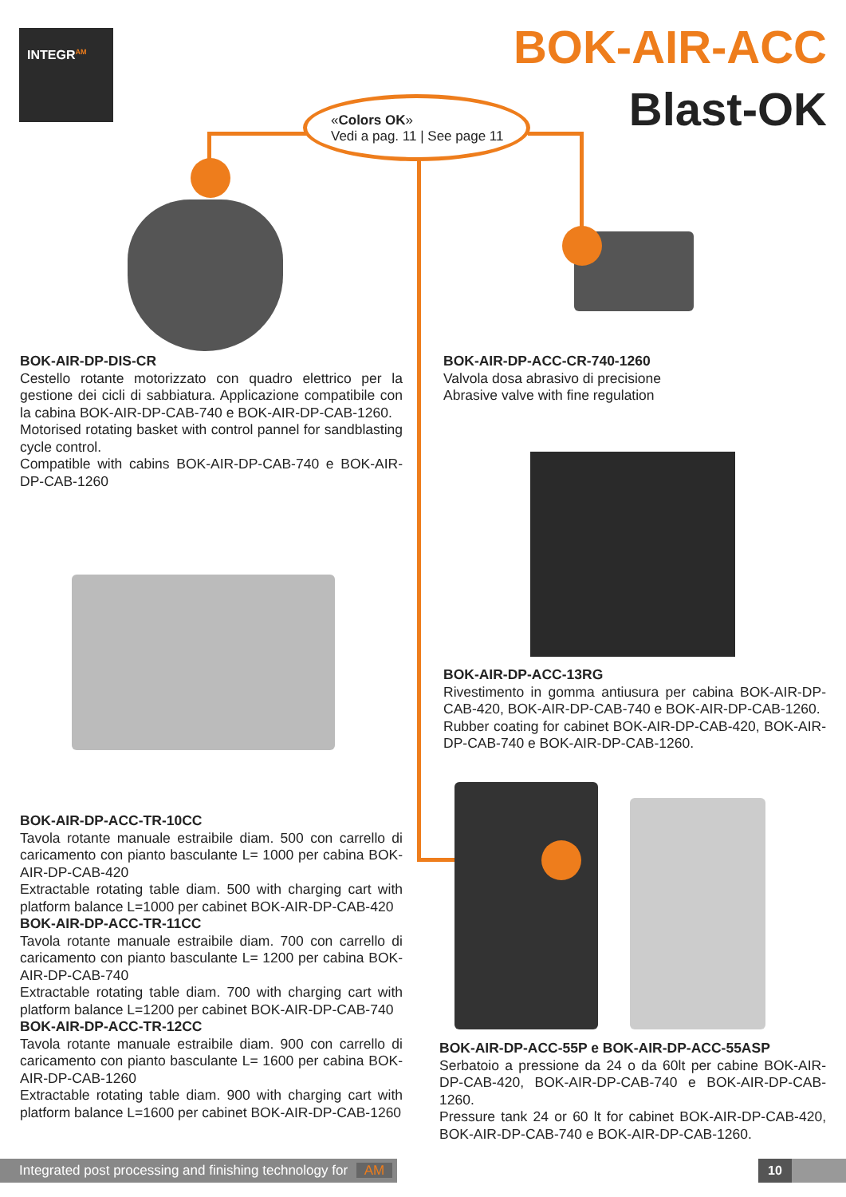INTEGR<sup>AM</sup>
BOK-AIR-ACC
Blast-OK
«Colors OK»
Vedi a pag. 11 | See page 11
BOK-AIR-DP-DIS-CR
Cestello rotante motorizzato con quadro elettrico per la gestione dei cicli di sabbiatura. Applicazione compatibile con la cabina BOK-AIR-DP-CAB-740 e BOK-AIR-DP-CAB-1260.
Motorised rotating basket with control pannel for sandblasting cycle control.
Compatible with cabins BOK-AIR-DP-CAB-740 e BOK-AIR-DP-CAB-1260
BOK-AIR-DP-ACC-CR-740-1260
Valvola dosa abrasivo di precisione
Abrasive valve with fine regulation
BOK-AIR-DP-ACC-13RG
Rivestimento in gomma antiusura per cabina BOK-AIR-DP-CAB-420, BOK-AIR-DP-CAB-740 e BOK-AIR-DP-CAB-1260.
Rubber coating for cabinet BOK-AIR-DP-CAB-420, BOK-AIR-DP-CAB-740 e BOK-AIR-DP-CAB-1260.
BOK-AIR-DP-ACC-TR-10CC
Tavola rotante manuale estraibile diam. 500 con carrello di caricamento con pianto basculante L= 1000 per cabina BOK-AIR-DP-CAB-420
Extractable rotating table diam. 500 with charging cart with platform balance L=1000 per cabinet BOK-AIR-DP-CAB-420
BOK-AIR-DP-ACC-TR-11CC
Tavola rotante manuale estraibile diam. 700 con carrello di caricamento con pianto basculante L= 1200 per cabina BOK-AIR-DP-CAB-740
Extractable rotating table diam. 700 with charging cart with platform balance L=1200 per cabinet BOK-AIR-DP-CAB-740
BOK-AIR-DP-ACC-TR-12CC
Tavola rotante manuale estraibile diam. 900 con carrello di caricamento con pianto basculante L= 1600 per cabina BOK-AIR-DP-CAB-1260
Extractable rotating table diam. 900 with charging cart with platform balance L=1600 per cabinet BOK-AIR-DP-CAB-1260
BOK-AIR-DP-ACC-55P e BOK-AIR-DP-ACC-55ASP
Serbatoio a pressione da 24 o da 60lt per cabine BOK-AIR-DP-CAB-420, BOK-AIR-DP-CAB-740 e BOK-AIR-DP-CAB-1260.
Pressure tank 24 or 60 lt for cabinet BOK-AIR-DP-CAB-420, BOK-AIR-DP-CAB-740 e BOK-AIR-DP-CAB-1260.
Integrated post processing and finishing technology for AM
10